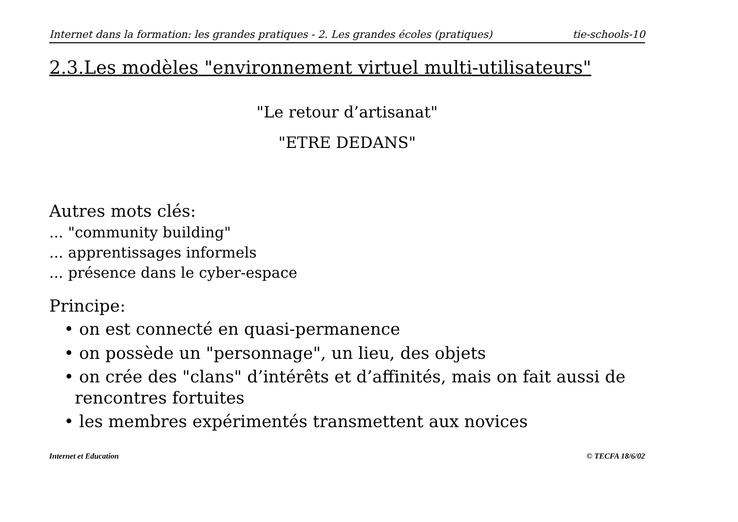Internet dans la formation: les grandes pratiques - 2. Les grandes écoles (pratiques) tie-schools-10
2.3.Les modèles "environnement virtuel multi-utilisateurs"
"Le retour d’artisanat"
"ETRE DEDANS"
Autres mots clés:
... "community building"
... apprentissages informels
... présence dans le cyber-espace
Principe:
• on est connecté en quasi-permanence
• on possède un "personnage", un lieu, des objets
• on crée des "clans" d’intérêts et d’affinités, mais on fait aussi de rencontres fortuites
• les membres expérimentés transmettent aux novices
Internet et Education © TECFA 18/6/02